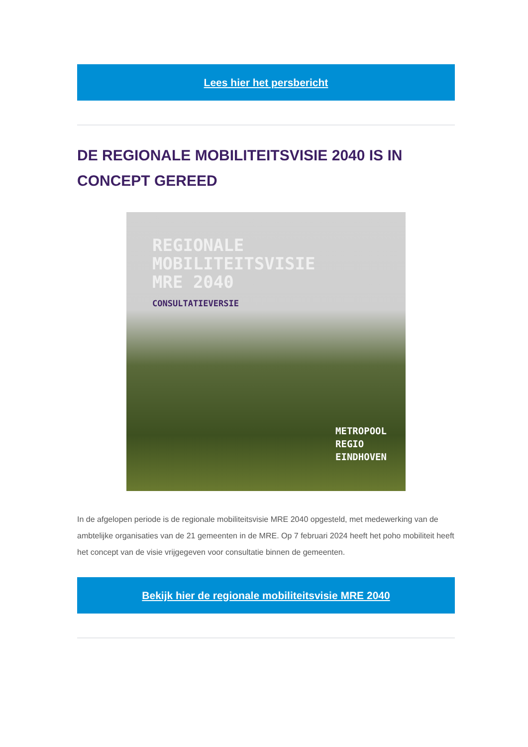Lees hier het persbericht
DE REGIONALE MOBILITEITSVISIE 2040 IS IN CONCEPT GEREED
REGIONALE
MOBILITEITSVISIE
MRE 2040
CONSULTATIEVERSIE
METROPOOL
REGIO
EINDHOVEN
In de afgelopen periode is de regionale mobiliteitsvisie MRE 2040 opgesteld, met medewerking van de ambtelijke organisaties van de 21 gemeenten in de MRE. Op 7 februari 2024 heeft het poho mobiliteit heeft het concept van de visie vrijgegeven voor consultatie binnen de gemeenten.
Bekijk hier de regionale mobiliteitsvisie MRE 2040